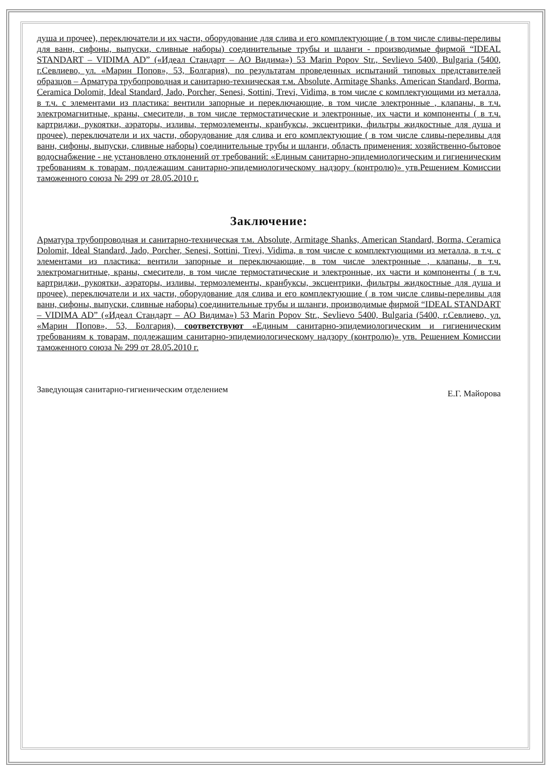душа и прочее), переключатели и их части, оборудование для слива и его комплектующие ( в том числе сливы-переливы для ванн, сифоны, выпуски, сливные наборы) соединительные трубы и шланги - производимые фирмой “IDEAL STANDART – VIDIMA AD” («Идеал Стандарт – АО Видима») 53 Marin Popov Str., Sevlievo 5400, Bulgaria (5400, г.Севлиево, ул. «Марин Попов», 53, Болгария), по результатам проведенных испытаний типовых представителей образцов – Арматура трубопроводная и санитарно-техническая т.м. Absolute, Armitage Shanks, American Standard, Borma, Ceramica Dolomit, Ideal Standard, Jado, Porcher, Senesi, Sottini, Trevi, Vidima, в том числе с комплектующими из металла, в т.ч. с элементами из пластика: вентили запорные и переключающие, в том числе электронные , клапаны, в т.ч. электромагнитные, краны, смесители, в том числе термостатические и электронные, их части и компоненты ( в т.ч. картриджи, рукоятки, аэраторы, изливы, термоэлементы, кранбуксы, эксцентрики, фильтры жидкостные для душа и прочее), переключатели и их части, оборудование для слива и его комплектующие ( в том числе сливы-переливы для ванн, сифоны, выпуски, сливные наборы) соединительные трубы и шланги, область применения: хозяйственно-бытовое водоснабжение - не установлено отклонений от требований: «Единым санитарно-эпидемиологическим и гигиеническим требованиям к товарам, подлежащим санитарно-эпидемиологическому надзору (контролю)» утв.Решением Комиссии таможенного союза № 299 от 28.05.2010 г.
Заключение:
Арматура трубопроводная и санитарно-техническая т.м. Absolute, Armitage Shanks, American Standard, Borma, Ceramica Dolomit, Ideal Standard, Jado, Porcher, Senesi, Sottini, Trevi, Vidima, в том числе с комплектующими из металла, в т.ч. с элементами из пластика: вентили запорные и переключающие, в том числе электронные , клапаны, в т.ч. электромагнитные, краны, смесители, в том числе термостатические и электронные, их части и компоненты ( в т.ч. картриджи, рукоятки, аэраторы, изливы, термоэлементы, кранбуксы, эксцентрики, фильтры жидкостные для душа и прочее), переключатели и их части, оборудование для слива и его комплектующие ( в том числе сливы-переливы для ванн, сифоны, выпуски, сливные наборы) соединительные трубы и шланги, производимые фирмой “IDEAL STANDART – VIDIMA AD” («Идеал Стандарт – АО Видима») 53 Marin Popov Str., Sevlievo 5400, Bulgaria (5400, г.Севлиево, ул. «Марин Попов», 53, Болгария), соответствуют «Единым санитарно-эпидемиологическим и гигиеническим требованиям к товарам, подлежащим санитарно-эпидемиологическому надзору (контролю)» утв. Решением Комиссии таможенного союза № 299 от 28.05.2010 г.
Заведующая санитарно-гигиеническим отделением ​ Е.Г. Майорова